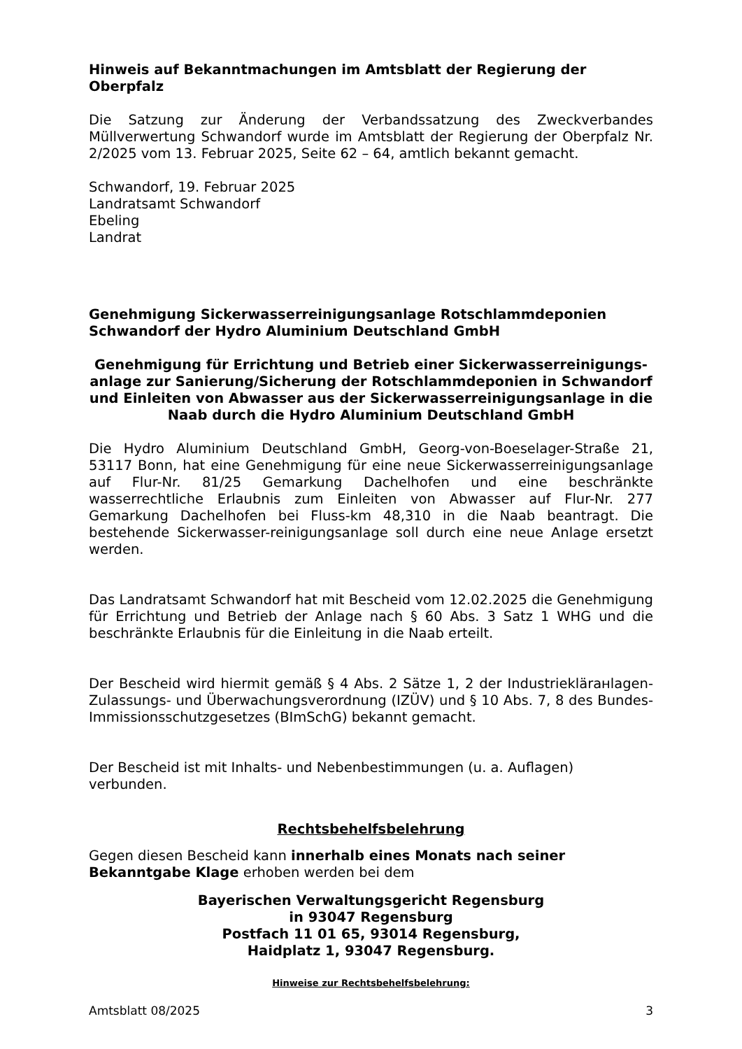Hinweis auf Bekanntmachungen im Amtsblatt der Regierung der Oberpfalz
Die Satzung zur Änderung der Verbandssatzung des Zweckverbandes Müllverwertung Schwandorf wurde im Amtsblatt der Regierung der Oberpfalz Nr. 2/2025 vom 13. Februar 2025, Seite 62 – 64, amtlich bekannt gemacht.
Schwandorf, 19. Februar 2025
Landratsamt Schwandorf
Ebeling
Landrat
Genehmigung Sickerwasserreinigungsanlage Rotschlammdeponien Schwandorf der Hydro Aluminium Deutschland GmbH
Genehmigung für Errichtung und Betrieb einer Sickerwasserreinigungs-anlage zur Sanierung/Sicherung der Rotschlammdeponien in Schwandorf und Einleiten von Abwasser aus der Sickerwasserreinigungsanlage in die Naab durch die Hydro Aluminium Deutschland GmbH
Die Hydro Aluminium Deutschland GmbH, Georg-von-Boeselager-Straße 21, 53117 Bonn, hat eine Genehmigung für eine neue Sickerwasserreinigungsanlage auf Flur-Nr. 81/25 Gemarkung Dachelhofen und eine beschränkte wasserrechtliche Erlaubnis zum Einleiten von Abwasser auf Flur-Nr. 277 Gemarkung Dachelhofen bei Fluss-km 48,310 in die Naab beantragt. Die bestehende Sickerwasser-reinigungsanlage soll durch eine neue Anlage ersetzt werden.
Das Landratsamt Schwandorf hat mit Bescheid vom 12.02.2025 die Genehmigung für Errichtung und Betrieb der Anlage nach § 60 Abs. 3 Satz 1 WHG und die beschränkte Erlaubnis für die Einleitung in die Naab erteilt.
Der Bescheid wird hiermit gemäß § 4 Abs. 2 Sätze 1, 2 der Industrieklärанlagen-Zulassungs- und Überwachungsverordnung (IZÜV) und § 10 Abs. 7, 8 des Bundes-Immissionsschutzgesetzes (BImSchG) bekannt gemacht.
Der Bescheid ist mit Inhalts- und Nebenbestimmungen (u. a. Auflagen) verbunden.
Rechtsbehelfsbelehrung
Gegen diesen Bescheid kann innerhalb eines Monats nach seiner Bekanntgabe Klage erhoben werden bei dem
Bayerischen Verwaltungsgericht Regensburg
in 93047 Regensburg
Postfach 11 01 65, 93014 Regensburg,
Haidplatz 1, 93047 Regensburg.
Hinweise zur Rechtsbehelfsbelehrung:
Amtsblatt 08/2025 3